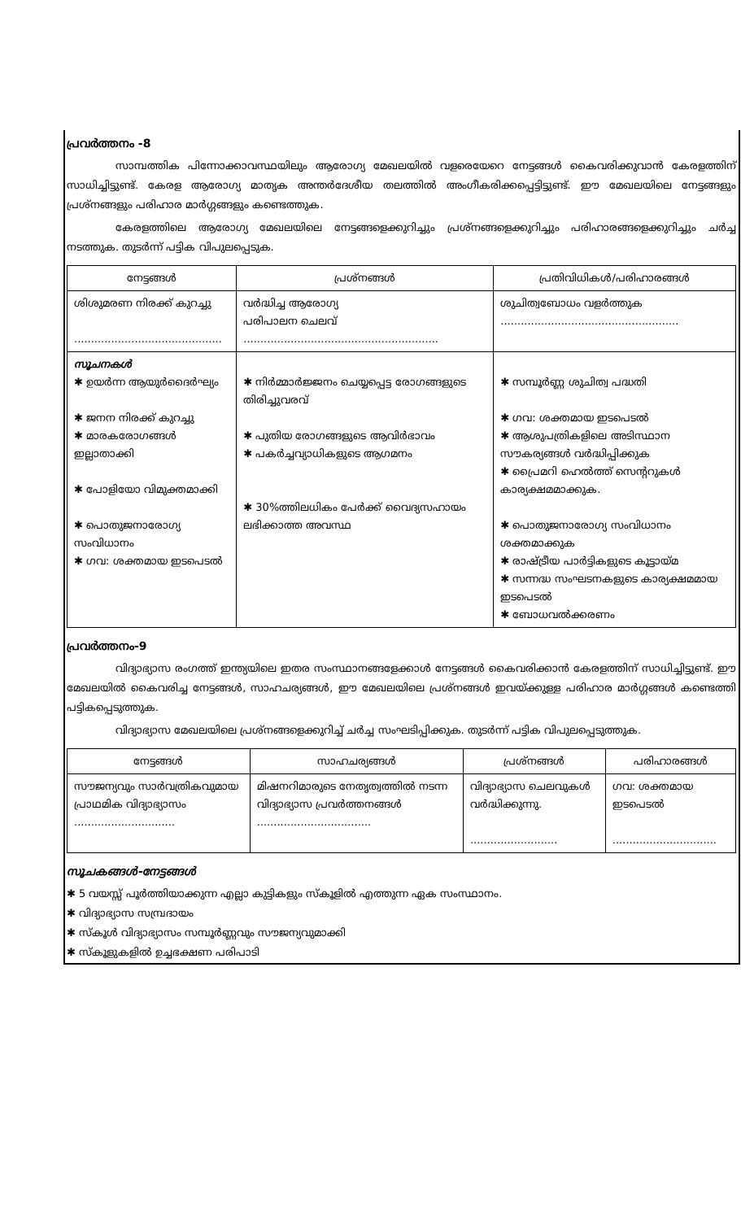പ്രവർത്തനം -8
സാമ്പത്തിക പിന്നോക്കാവസ്ഥയിലും ആരോഗ്യ മേഖലയിൽ വളരെയേറെ നേട്ടങ്ങൾ കൈവരിക്കുവാൻ കേരളത്തിന് സാധിച്ചിട്ടുണ്ട്. കേരള ആരോഗ്യ മാതൃക അന്തർദേശീയ തലത്തിൽ അംഗീകരിക്കപ്പെട്ടിട്ടുണ്ട്. ഈ മേഖലയിലെ നേട്ടങ്ങളും പ്രശ്നങ്ങളും പരിഹാര മാർഗ്ഗങ്ങളും കണ്ടെത്തുക.
കേരളത്തിലെ ആരോഗ്യ മേഖലയിലെ നേട്ടങ്ങളെക്കുറിച്ചും പ്രശ്നങ്ങളെക്കുറിച്ചും പരിഹാരങ്ങളെക്കുറിച്ചും ചർച്ച നടത്തുക. തുടർന്ന് പട്ടിക വിപുലപ്പെടുക.
| നേട്ടങ്ങൾ | പ്രശ്നങ്ങൾ | പ്രതിവിധികൾ/പരിഹാരങ്ങൾ |
| --- | --- | --- |
| ശിശുമരണ നിരക്ക് കുറച്ചു ............................................ | വർദ്ധിച്ച ആരോഗ്യ പരിപാലന ചെലവ് .......................................................... | ശുചിത്വബോധം വളർത്തുക ..................................................... |
| സൂചനകൾ ✱ ഉയർന്ന ആയുർദൈർഘ്യം ✱ ജനന നിരക്ക് കുറച്ചു ✱ മാരകരോഗങ്ങൾ ഇല്ലാതാക്കി ✱ പോളിയോ വിമുക്തമാക്കി ✱ പൊതുജനാരോഗ്യ സംവിധാനം ✱ ഗവ: ശക്തമായ ഇടപെടൽ | ✱ നിർമ്മാർജ്ജനം ചെയ്യപ്പെട്ട രോഗങ്ങളുടെ തിരിച്ചുവരവ് ✱ പുതിയ രോഗങ്ങളുടെ ആവിർഭാവം ✱ പകർച്ചവ്യാധികളുടെ ആഗമനം ✱ 30%ത്തിലധികം പേർക്ക് വൈദ്യസഹായം ലഭിക്കാത്ത അവസ്ഥ | ✱ സമ്പൂർണ്ണ ശുചിത്വ പദ്ധതി ✱ ഗവ: ശക്തമായ ഇടപെടൽ ✱ ആശുപത്രികളിലെ അടിസ്ഥാന സൗകര്യങ്ങൾ വർദ്ധിപ്പിക്കുക ✱ പ്രൈമറി ഹെൽത്ത് സെന്ററുകൾ കാര്യക്ഷമമാക്കുക. ✱ പൊതുജനാരോഗ്യ സംവിധാനം ശക്തമാക്കുക ✱ രാഷ്ട്രീയ പാർട്ടികളുടെ കൂട്ടായ്മ ✱ സന്നദ്ധ സംഘടനകളുടെ കാര്യക്ഷമമായ ഇടപെടൽ ✱ ബോധവൽക്കരണം |
പ്രവർത്തനം-9
വിദ്യാഭ്യാസ രംഗത്ത് ഇന്ത്യയിലെ ഇതര സംസ്ഥാനങ്ങളേക്കാൾ നേട്ടങ്ങൾ കൈവരിക്കാൻ കേരളത്തിന് സാധിച്ചിട്ടുണ്ട്. ഈ മേഖലയിൽ കൈവരിച്ച നേട്ടങ്ങൾ, സാഹചര്യങ്ങൾ, ഈ മേഖലയിലെ പ്രശ്നങ്ങൾ ഇവയ്ക്കുള്ള പരിഹാര മാർഗ്ഗങ്ങൾ കണ്ടെത്തി പട്ടികപ്പെടുത്തുക.
വിദ്യാഭ്യാസ മേഖലയിലെ പ്രശ്നങ്ങളെക്കുറിച്ച് ചർച്ച സംഘടിപ്പിക്കുക. തുടർന്ന് പട്ടിക വിപുലപ്പെടുത്തുക.
| നേട്ടങ്ങൾ | സാഹചര്യങ്ങൾ | പ്രശ്നങ്ങൾ | പരിഹാരങ്ങൾ |
| --- | --- | --- | --- |
| സൗജന്യവും സാർവത്രികവുമായ പ്രാഥമിക വിദ്യാഭ്യാസം .............................. | മിഷനറിമാരുടെ നേതൃത്വത്തിൽ നടന്ന വിദ്യാഭ്യാസ പ്രവർത്തനങ്ങൾ .................................. | വിദ്യാഭ്യാസ ചെലവുകൾ വർദ്ധിക്കുന്നു. .......................... | ഗവ: ശക്തമായ ഇടപെടൽ ............................... |
സൂചകങ്ങൾ-നേട്ടങ്ങൾ
✱ 5 വയസ്സ് പൂർത്തിയാക്കുന്ന എല്ലാ കുട്ടികളും സ്കൂളിൽ എത്തുന്ന ഏക സംസ്ഥാനം.
✱ വിദ്യാഭ്യാസ സമ്പ്രദായം
✱ സ്കൂൾ വിദ്യാഭ്യാസം സമ്പൂർണ്ണവും സൗജന്യവുമാക്കി
✱ സ്കൂളുകളിൽ ഉച്ചഭക്ഷണ പരിപാടി